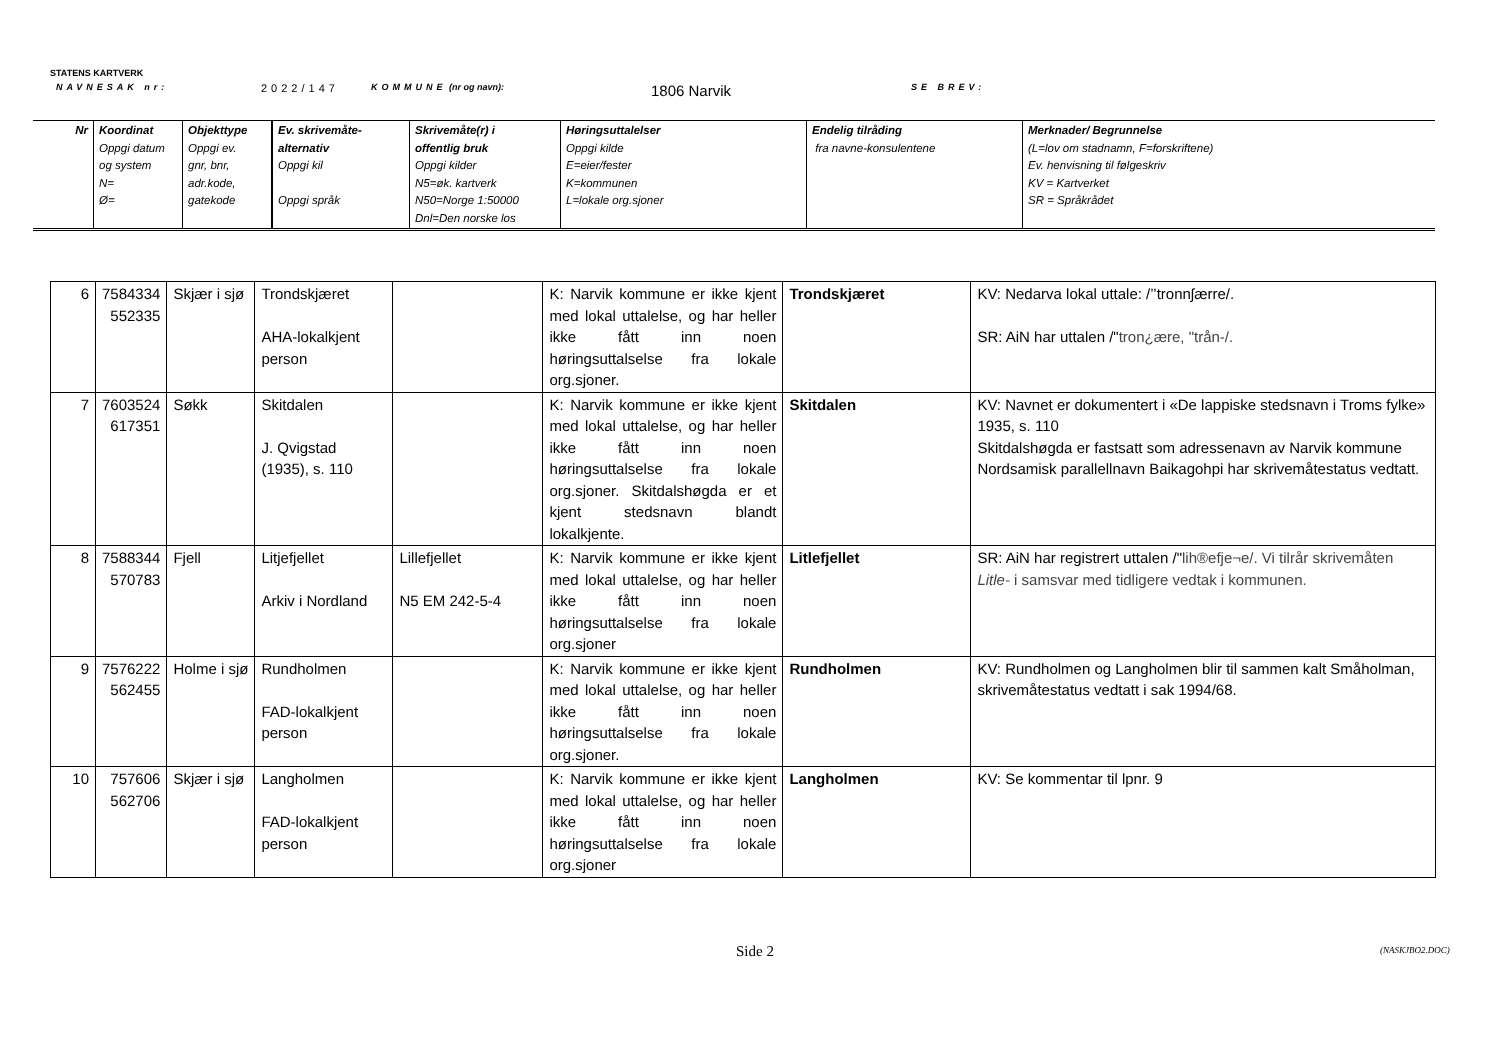STATENS KARTVERK
NAVNESAK nr: 2022/147 KOMMUNE (nr og navn): 1806 Narvik SE BREV:
| Nr | Koordinat Oppgi datum og system N= Ø= | Objekttype Oppgi ev. gnr, bnr, adr.kode, gatekode | Ev. skrivemåte- alternativ Oppgi kil Oppgi språk | Skrivemåte(r) i offentlig bruk Oppgi kilder N5=øk. kartverk N50=Norge 1:50000 Dnl=Den norske los | Høringsuttalelser Oppgi kilde E=eier/fester K=kommunen L=lokale org.sjoner | Endelig tilråding fra navne-konsulentene | Merknader/ Begrunnelse (L=lov om stadnamn, F=forskriftene) Ev. henvisning til følgeskriv KV = Kartverket SR = Språkrådet |
| 6 | 7584334 552335 | Skjær i sjø | Trondskjæret AHA-lokalkjent person | | K: Narvik kommune er ikke kjent med lokal uttalelse, og har heller ikke fått inn noen høringsuttalselse fra lokale org.sjoner. | Trondskjæret | KV: Nedarva lokal uttale: /’’tronnʃærre/. SR: AiN har uttalen /" tron¿ære, "trån-/. |
| 7 | 7603524 617351 | Søkk | Skitdalen J. Qvigstad (1935), s. 110 | | K: Narvik kommune er ikke kjent med lokal uttalelse, og har heller ikke fått inn noen høringsuttalselse fra lokale org.sjoner. Skitdalshøgda er et kjent stedsnavn blandt lokalkjente. | Skitdalen | KV: Navnet er dokumentert i «De lappiske stedsnavn i Troms fylke» 1935, s. 110 Skitdalshøgda er fastsatt som adressenavn av Narvik kommune Nordsamisk parallellnavn Baikagohpi har skrivemåtestatus vedtatt. |
| 8 | 7588344 570783 | Fjell | Litjefjellet Arkiv i Nordland | Lillefjellet N5 EM 242-5-4 | K: Narvik kommune er ikke kjent med lokal uttalelse, og har heller ikke fått inn noen høringsuttalselse fra lokale org.sjoner | Litlefjellet | SR: AiN har registrert uttalen /" lih®efje¬e/. Vi tilrår skrivemåten Litle- i samsvar med tidligere vedtak i kommunen. |
| 9 | 7576222 562455 | Holme i sjø | Rundholmen FAD-lokalkjent person | | K: Narvik kommune er ikke kjent med lokal uttalelse, og har heller ikke fått inn noen høringsuttalselse fra lokale org.sjoner. | Rundholmen | KV: Rundholmen og Langholmen blir til sammen kalt Småholman, skrivemåtestatus vedtatt i sak 1994/68. |
| 10 | 757606 562706 | Skjær i sjø | Langholmen FAD-lokalkjent person | | K: Narvik kommune er ikke kjent med lokal uttalelse, og har heller ikke fått inn noen høringsuttalselse fra lokale org.sjoner | Langholmen | KV: Se kommentar til lpnr. 9 |
(NASKJBO2.DOC)
Side 2